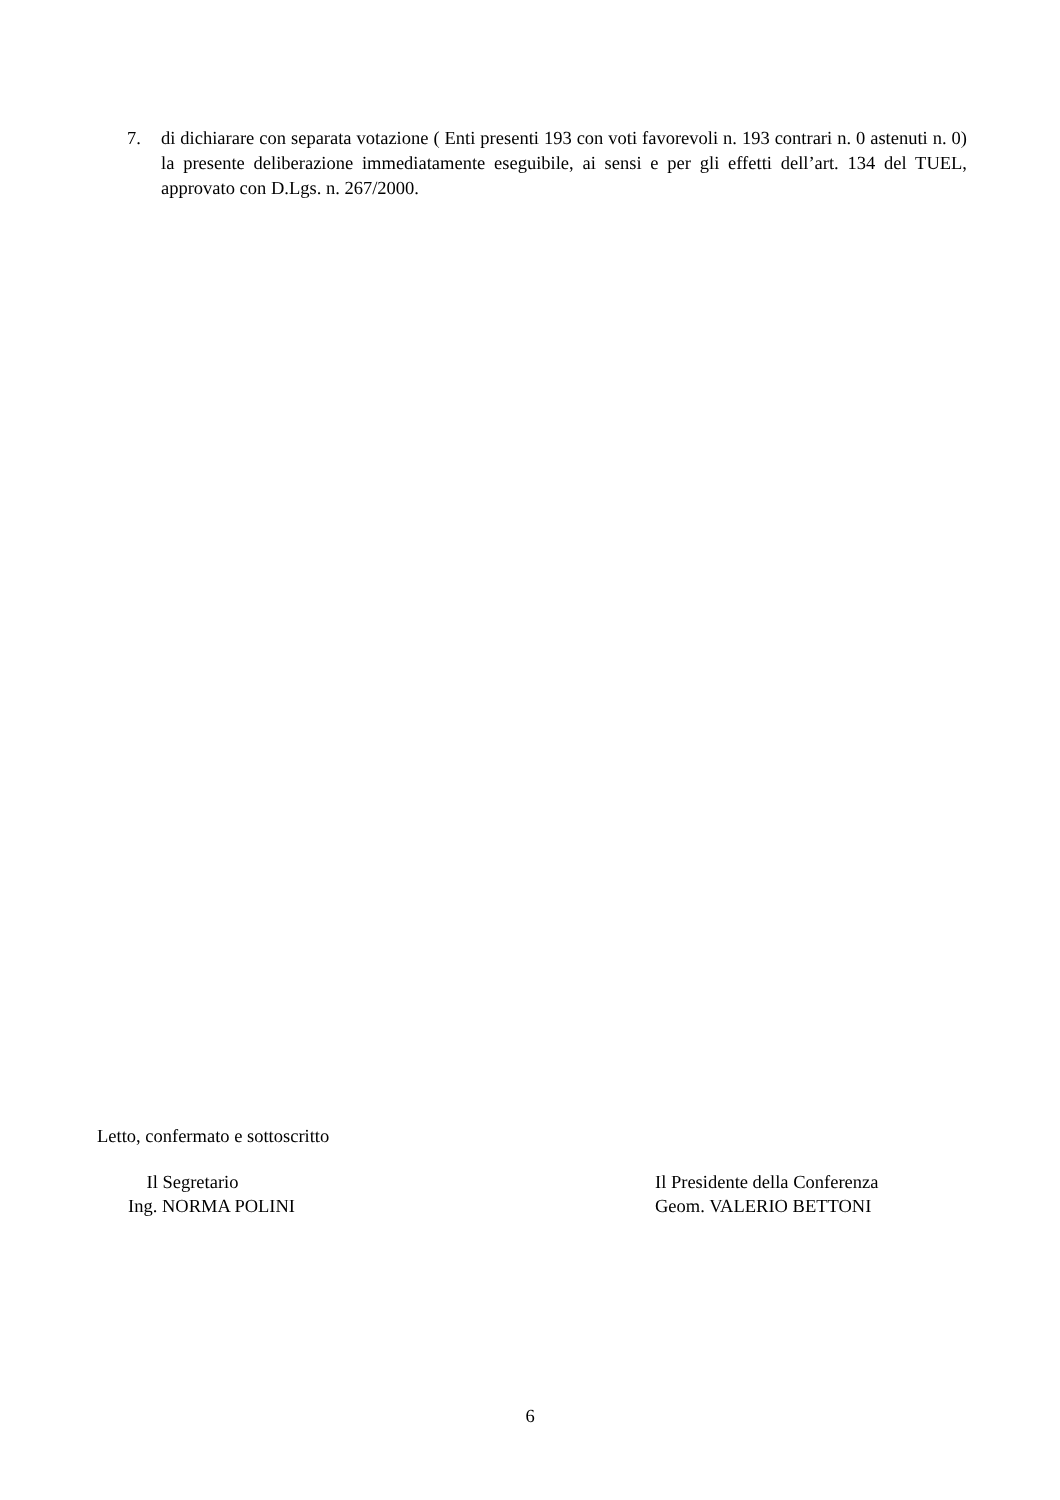7. di dichiarare con separata votazione ( Enti presenti 193 con voti favorevoli n. 193 contrari n. 0 astenuti n. 0) la presente deliberazione immediatamente eseguibile, ai sensi e per gli effetti dell’art. 134 del TUEL, approvato con D.Lgs. n. 267/2000.
Letto, confermato e sottoscritto
Il Segretario
Ing. NORMA POLINI
Il Presidente della Conferenza
Geom. VALERIO BETTONI
6